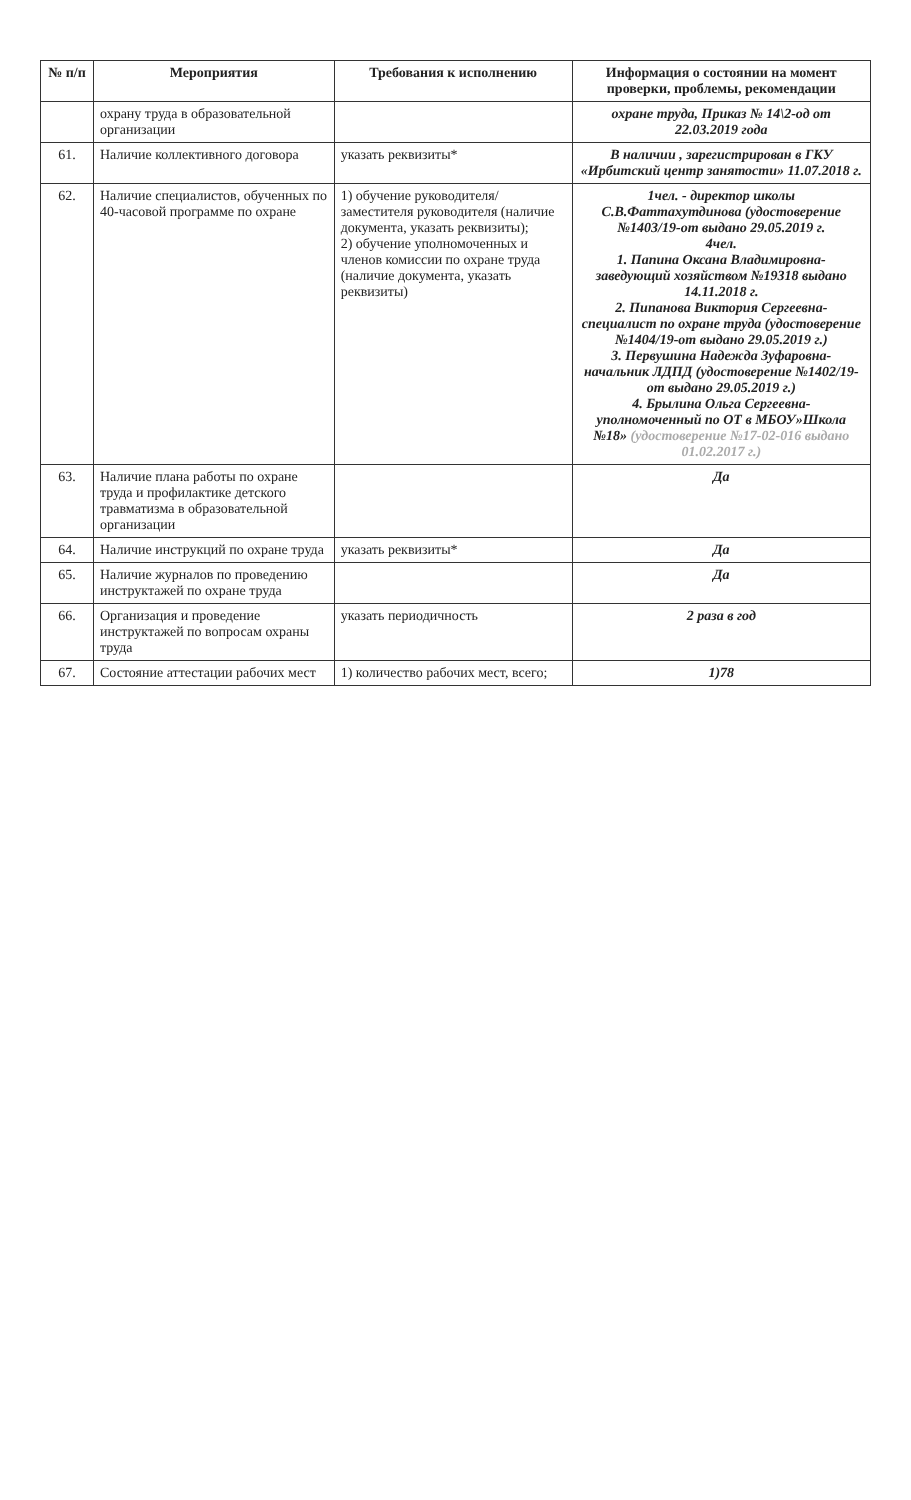| № п/п | Мероприятия | Требования к исполнению | Информация о состоянии на момент проверки, проблемы, рекомендации |
| --- | --- | --- | --- |
| | охрану труда в образовательной организации | | охране труда, Приказ № 14\2-од от 22.03.2019 года |
| 61. | Наличие коллективного договора | указать реквизиты* | В наличии , зарегистрирован в ГКУ «Ирбитский центр занятости» 11.07.2018 г. |
| 62. | Наличие специалистов, обученных по 40-часовой программе по охране | 1) обучение руководителя/заместителя руководителя (наличие документа, указать реквизиты); 2) обучение уполномоченных и членов комиссии по охране труда (наличие документа, указать реквизиты) | 1чел. - директор школы С.В.Фаттахутдинова (удостоверение №1403/19-от выдано 29.05.2019 г. 4чел. 1. Папина Оксана Владимировна- заведующий хозяйством №19318 выдано 14.11.2018 г. 2. Пипанова Виктория Сергеевна- специалист по охране труда (удостоверение №1404/19-от выдано 29.05.2019 г.) 3. Первушина Надежда Зуфаровна- начальник ЛДПД (удостоверение №1402/19-от выдано 29.05.2019 г.) 4. Брылина Ольга Сергеевна- уполномоченный по ОТ в МБОУ»Школа №18» (удостоверение №17-02-016 выдано 01.02.2017 г.) |
| 63. | Наличие плана работы по охране труда и профилактике детского травматизма в образовательной организации | | Да |
| 64. | Наличие инструкций по охране труда | указать реквизиты* | Да |
| 65. | Наличие журналов по проведению инструктажей по охране труда | | Да |
| 66. | Организация и проведение инструктажей по вопросам охраны труда | указать периодичность | 2 раза в год |
| 67. | Состояние аттестации рабочих мест | 1) количество рабочих мест, всего; | 1)78 |